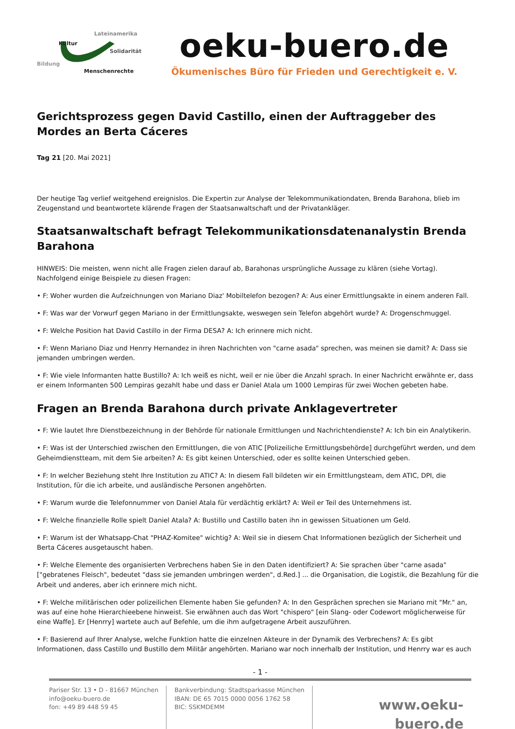Lateinamerika
Kultur
Solidarität
Bildung
Menschenrechte
oeku-buero.de
Ökumenisches Büro für Frieden und Gerechtigkeit e. V.
Gerichtsprozess gegen David Castillo, einen der Auftraggeber des Mordes an Berta Cáceres
Tag 21 [20. Mai 2021]
Der heutige Tag verlief weitgehend ereignislos. Die Expertin zur Analyse der Telekommunikationdaten, Brenda Barahona, blieb im Zeugenstand und beantwortete klärende Fragen der Staatsanwaltschaft und der Privatankläger.
Staatsanwaltschaft befragt Telekommunikationsdatenanalystin Brenda Barahona
HINWEIS: Die meisten, wenn nicht alle Fragen zielen darauf ab, Barahonas ursprüngliche Aussage zu klären (siehe Vortag). Nachfolgend einige Beispiele zu diesen Fragen:
• F: Woher wurden die Aufzeichnungen von Mariano Diaz' Mobiltelefon bezogen? A: Aus einer Ermittlungsakte in einem anderen Fall.
• F: Was war der Vorwurf gegen Mariano in der Ermittlungsakte, weswegen sein Telefon abgehört wurde? A: Drogenschmuggel.
• F: Welche Position hat David Castillo in der Firma DESA? A: Ich erinnere mich nicht.
• F: Wenn Mariano Diaz und Henrry Hernandez in ihren Nachrichten von "carne asada" sprechen, was meinen sie damit? A: Dass sie jemanden umbringen werden.
• F: Wie viele Informanten hatte Bustillo? A: Ich weiß es nicht, weil er nie über die Anzahl sprach. In einer Nachricht erwähnte er, dass er einem Informanten 500 Lempiras gezahlt habe und dass er Daniel Atala um 1000 Lempiras für zwei Wochen gebeten habe.
Fragen an Brenda Barahona durch private Anklagevertreter
• F: Wie lautet Ihre Dienstbezeichnung in der Behörde für nationale Ermittlungen und Nachrichtendienste? A: Ich bin ein Analytikerin.
• F: Was ist der Unterschied zwischen den Ermittlungen, die von ATIC [Polizeiliche Ermittlungsbehörde] durchgeführt werden, und dem Geheimdienstteam, mit dem Sie arbeiten? A: Es gibt keinen Unterschied, oder es sollte keinen Unterschied geben.
• F: In welcher Beziehung steht Ihre Institution zu ATIC? A: In diesem Fall bildeten wir ein Ermittlungsteam, dem ATIC, DPI, die Institution, für die ich arbeite, und ausländische Personen angehörten.
• F: Warum wurde die Telefonnummer von Daniel Atala für verdächtig erklärt? A: Weil er Teil des Unternehmens ist.
• F: Welche finanzielle Rolle spielt Daniel Atala? A: Bustillo und Castillo baten ihn in gewissen Situationen um Geld.
• F: Warum ist der Whatsapp-Chat "PHAZ-Komitee" wichtig? A: Weil sie in diesem Chat Informationen bezüglich der Sicherheit und Berta Cáceres ausgetauscht haben.
• F: Welche Elemente des organisierten Verbrechens haben Sie in den Daten identifiziert? A: Sie sprachen über "carne asada" ["gebratenes Fleisch", bedeutet "dass sie jemanden umbringen werden", d.Red.] ... die Organisation, die Logistik, die Bezahlung für die Arbeit und anderes, aber ich erinnere mich nicht.
• F: Welche militärischen oder polizeilichen Elemente haben Sie gefunden? A: In den Gesprächen sprechen sie Mariano mit "Mr." an, was auf eine hohe Hierarchieebene hinweist. Sie erwähnen auch das Wort "chispero" [ein Slang- oder Codewort möglicherweise für eine Waffe]. Er [Henrry] wartete auch auf Befehle, um die ihm aufgetragene Arbeit auszuführen.
• F: Basierend auf Ihrer Analyse, welche Funktion hatte die einzelnen Akteure in der Dynamik des Verbrechens? A: Es gibt Informationen, dass Castillo und Bustillo dem Militär angehörten. Mariano war noch innerhalb der Institution, und Henrry war es auch
- 1 -
Pariser Str. 13 • D - 81667 München
info@oeku-buero.de
fon: +49 89 448 59 45
Bankverbindung: Stadtsparkasse München
IBAN: DE 65 7015 0000 0056 1762 58
BIC: SSKMDEMM
www.oeku-buero.de